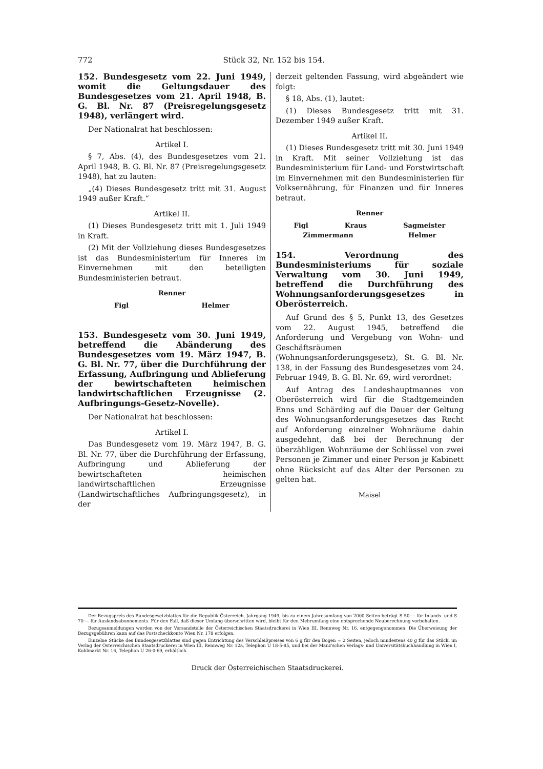772 Stück 32, Nr. 152 bis 154.
152. Bundesgesetz vom 22. Juni 1949, womit die Geltungsdauer des Bundesgesetzes vom 21. April 1948, B. G. Bl. Nr. 87 (Preisregelungsgesetz 1948), verlängert wird.
Der Nationalrat hat beschlossen:
Artikel I.
§ 7, Abs. (4), des Bundesgesetzes vom 21. April 1948, B. G. Bl. Nr. 87 (Preisregelungsgesetz 1948), hat zu lauten:
„(4) Dieses Bundesgesetz tritt mit 31. August 1949 außer Kraft.“
Artikel II.
(1) Dieses Bundesgesetz tritt mit 1. Juli 1949 in Kraft.
(2) Mit der Vollziehung dieses Bundesgesetzes ist das Bundesministerium für Inneres im Einvernehmen mit den beteiligten Bundesministerien betraut.
Renner
Figl Helmer
153. Bundesgesetz vom 30. Juni 1949, betreffend die Abänderung des Bundesgesetzes vom 19. März 1947, B. G. Bl. Nr. 77, über die Durchführung der Erfassung, Aufbringung und Ablieferung der bewirtschafteten heimischen landwirtschaftlichen Erzeugnisse (2. Aufbringungs-Gesetz-Novelle).
Der Nationalrat hat beschlossen:
Artikel I.
Das Bundesgesetz vom 19. März 1947, B. G. Bl. Nr. 77, über die Durchführung der Erfassung, Aufbringung und Ablieferung der bewirtschafteten heimischen landwirtschaftlichen Erzeugnisse (Landwirtschaftliches Aufbringungsgesetz), in der
derzeit geltenden Fassung, wird abgeändert wie folgt:
§ 18, Abs. (1), lautet:
(1) Dieses Bundesgesetz tritt mit 31. Dezember 1949 außer Kraft.
Artikel II.
(1) Dieses Bundesgesetz tritt mit 30. Juni 1949 in Kraft. Mit seiner Vollziehung ist das Bundesministerium für Land- und Forstwirtschaft im Einvernehmen mit den Bundesministerien für Volksernährung, für Finanzen und für Inneres betraut.
Renner
Figl Kraus Sagmeister
Zimmermann Helmer
154. Verordnung des Bundesministeriums für soziale Verwaltung vom 30. Juni 1949, betreffend die Durchführung des Wohnungsanforderungsgesetzes in Oberösterreich.
Auf Grund des § 5, Punkt 13, des Gesetzes vom 22. August 1945, betreffend die Anforderung und Vergebung von Wohn- und Geschäftsräumen (Wohnungsanforderungsgesetz), St. G. Bl. Nr. 138, in der Fassung des Bundesgesetzes vom 24. Februar 1949, B. G. Bl. Nr. 69, wird verordnet:
Auf Antrag des Landeshauptmannes von Oberösterreich wird für die Stadtgemeinden Enns und Schärding auf die Dauer der Geltung des Wohnungsanforderungsgesetzes das Recht auf Anforderung einzelner Wohnräume dahin ausgedehnt, daß bei der Berechnung der überzähligen Wohnräume der Schlüssel von zwei Personen je Zimmer und einer Person je Kabinett ohne Rücksicht auf das Alter der Personen zu gelten hat.
Maisel
Der Bezugspreis des Bundesgesetzblattes für die Republik Österreich, Jahrgang 1949, bis zu einem Jahresumfang von 2000 Seiten beträgt S 50·— für Inlands- und S 70·— für Auslandsabonnements. Für den Fall, daß dieser Umfang überschritten wird, bleibt für den Mehrumfang eine entsprechende Neuberechnung vorbehalten.
Bezugsanmeldungen werden von der Versandstelle der Österreichischen Staatsdruckerei in Wien III, Rennweg Nr. 16, entgegengenommen. Die Überweisung der Bezugsgebühren kann auf das Postscheckkonto Wien Nr. 178 erfolgen.
Einzelne Stücke des Bundesgesetzblattes sind gegen Entrichtung des Verschleißpreises von 6 g für den Bogen = 2 Seiten, jedoch mindestens 40 g für das Stück, im Verlag der Österreichischen Staatsdruckerei in Wien III, Rennweg Nr. 12a, Telephon U 18-5-85, und bei der Manz'schen Verlags- und Universitätsbuchhandlung in Wien I, Kohlmarkt Nr. 16, Telephon U 26-0-69, erhältlich.
Druck der Österreichischen Staatsdruckerei.